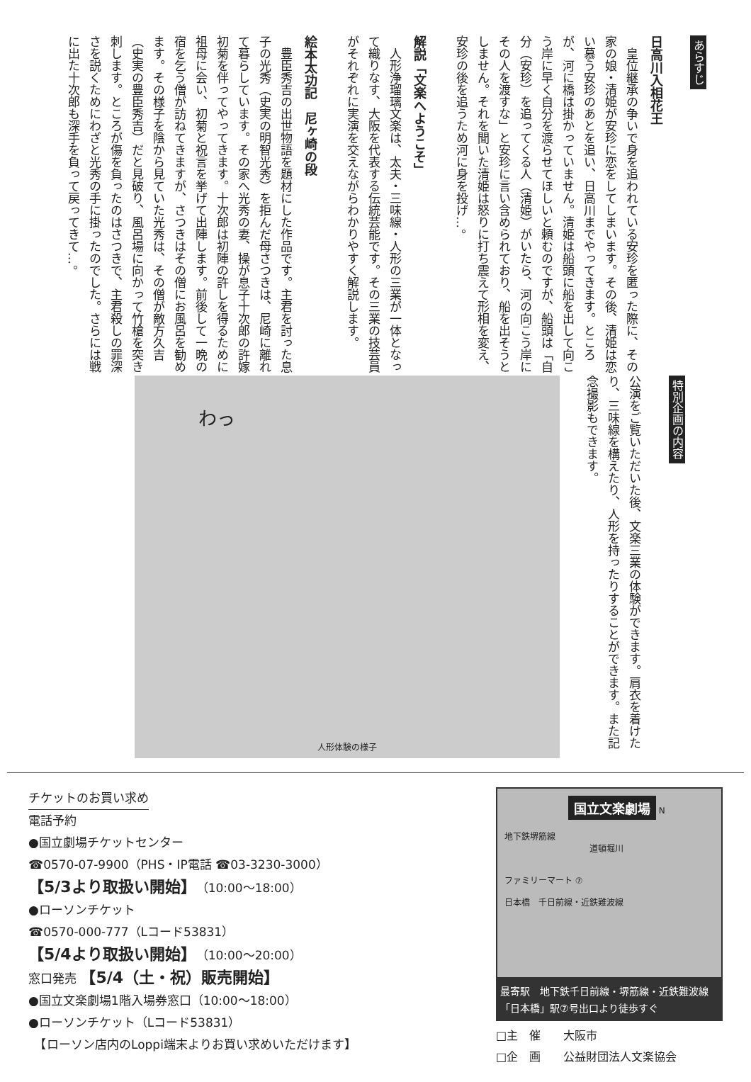あらすじ
日高川入相花王
　皇位継承の争いで身を追われている安珍を匿った際に、その家の娘・清姫が安珍に恋をしてしまいます。その後、清姫は恋い慕う安珍のあとを追い、日高川までやってきます。ところが、河に橋は掛かっていません。清姫は船頭に船を出して向こう岸に早く自分を渡らせてほしいと頼むのですが、船頭は「自分（安珍）を追ってくる人（清姫）がいたら、河の向こう岸にその人を渡すな」と安珍に言い含められており、船を出そうとしません。それを聞いた清姫は怒りに打ち震えて形相を変え、安珍の後を追うため河に身を投げ…。
解説「文楽へようこそ」
　人形浄瑠璃文楽は、太夫・三味線・人形の三業が一体となって織りなす、大阪を代表する伝統芸能です。その三業の技芸員がそれぞれに実演を交えながらわかりやすく解説します。
絵本太功記　尼ヶ崎の段
　豊臣秀吉の出世物語を題材にした作品です。主君を討った息子の光秀（史実の明智光秀）を拒んだ母さつきは、尼崎に離れて暮らしています。その家へ光秀の妻、操が息子十次郎の許嫁初菊を伴ってやってきます。十次郎は初陣の許しを得るために祖母に会い、初菊と祝言を挙げて出陣します。前後して一晩の宿を乞う僧が訪ねてきますが、さつきはその僧にお風呂を勧めます。その様子を陰から見ていた光秀は、その僧が敵方久吉（史実の豊臣秀吉）だと見破り、風呂場に向かって竹槍を突き刺します。ところが傷を負ったのはさつきで、主君殺しの罪深さを説くためにわざと光秀の手に掛ったのでした。さらには戦に出た十次郎も深手を負って戻ってきて…。
特別企画の内容
公演をご覧いただいた後、文楽三業の体験ができます。肩衣を着けたり、三味線を構えたり、人形を持ったりすることができます。また記念撮影もできます。
わっ
人形体験の様子
チケットのお買い求め
電話予約
●国立劇場チケットセンター
☎0570-07-9900（PHS・IP電話 ☎03-3230-3000）
【5/3より取扱い開始】（10:00～18:00）
●ローソンチケット
☎0570-000-777（Lコード53831）
【5/4より取扱い開始】（10:00～20:00）
窓口発売 【5/4（土・祝）販売開始】
●国立文楽劇場1階入場券窓口（10:00～18:00）
●ローソンチケット（Lコード53831）
　【ローソン店内のLoppi端末よりお買い求めいただけます】
国立文楽劇場 N
地下鉄堺筋線
道頓堀川
ファミリーマート ⑦
日本橋　千日前線・近鉄難波線
最寄駅　地下鉄千日前線・堺筋線・近鉄難波線
「日本橋」駅⑦号出口より徒歩すぐ
□主　催　　大阪市
□企　画　　公益財団法人文楽協会